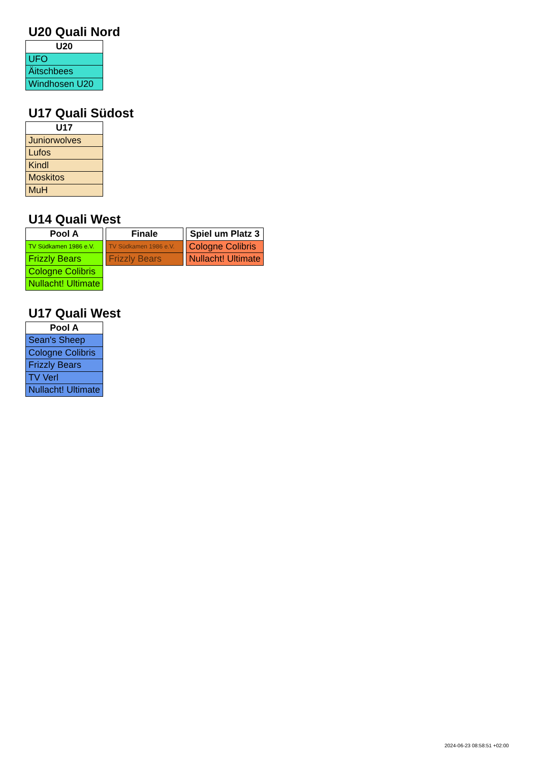U20 Quali Nord
| U20 |
| --- |
| UFO |
| Äitschbees |
| Windhosen U20 |
U17 Quali Südost
| U17 |
| --- |
| Juniorwolves |
| Lufos |
| Kindl |
| Moskitos |
| MuH |
U14 Quali West
| Pool A |
| --- |
| TV Südkamen 1986 e.V. |
| Frizzly Bears |
| Cologne Colibris |
| Nullacht! Ultimate |
| Finale |
| --- |
| TV Südkamen 1986 e.V. |
| Frizzly Bears |
| Spiel um Platz 3 |
| --- |
| Cologne Colibris |
| Nullacht! Ultimate |
U17 Quali West
| Pool A |
| --- |
| Sean's Sheep |
| Cologne Colibris |
| Frizzly Bears |
| TV Verl |
| Nullacht! Ultimate |
2024-06-23 08:58:51 +02:00